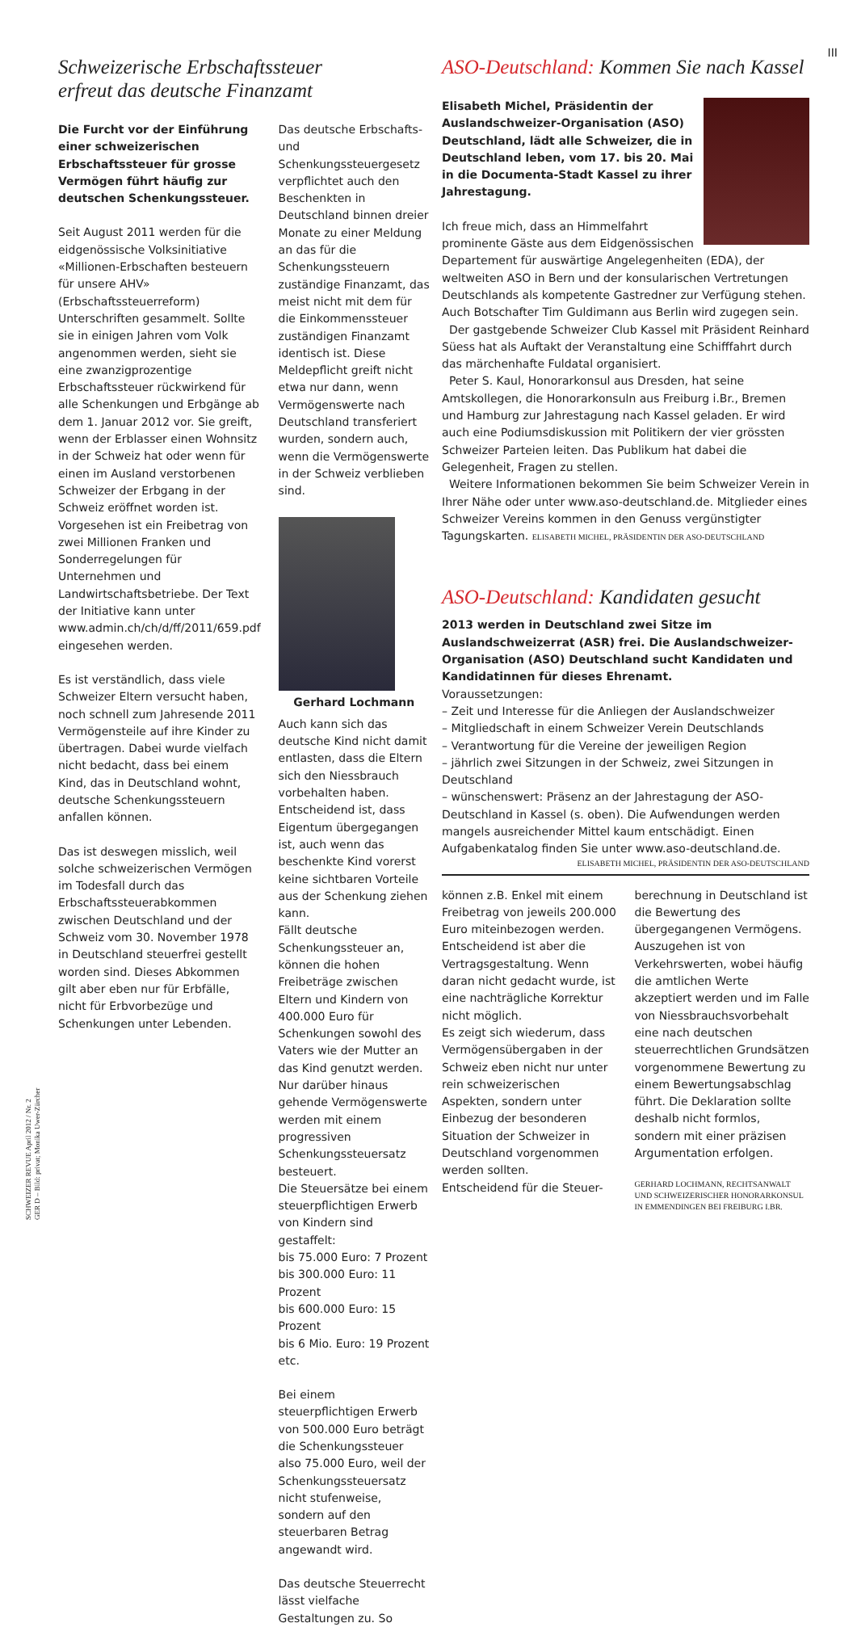III
SCHWEIZER REVUE April 2012 / Nr. 2
GER D – Bild: privat; Monika Uwer-Zürcher
Schweizerische Erbschaftssteuer
erfreut das deutsche Finanzamt
Die Furcht vor der Einführung einer schweizerischen Erbschaftssteuer für grosse Vermögen führt häufig zur deutschen Schenkungssteuer.
Seit August 2011 werden für die eidgenössische Volksinitiative «Millionen-Erbschaften besteuern für unsere AHV» (Erbschaftssteuerreform) Unterschriften gesammelt. Sollte sie in einigen Jahren vom Volk angenommen werden, sieht sie eine zwanzigprozentige Erbschaftssteuer rückwirkend für alle Schenkungen und Erbgänge ab dem 1. Januar 2012 vor. Sie greift, wenn der Erblasser einen Wohnsitz in der Schweiz hat oder wenn für einen im Ausland verstorbenen Schweizer der Erbgang in der Schweiz eröffnet worden ist. Vorgesehen ist ein Freibetrag von zwei Millionen Franken und Sonderregelungen für Unternehmen und Landwirtschaftsbetriebe. Der Text der Initiative kann unter www.admin.ch/ch/d/ff/2011/659.pdf eingesehen werden.
Es ist verständlich, dass viele Schweizer Eltern versucht haben, noch schnell zum Jahresende 2011 Vermögensteile auf ihre Kinder zu übertragen. Dabei wurde vielfach nicht bedacht, dass bei einem Kind, das in Deutschland wohnt, deutsche Schenkungssteuern anfallen können.
Das ist deswegen misslich, weil solche schweizerischen Vermögen im Todesfall durch das Erbschaftssteuerabkommen zwischen Deutschland und der Schweiz vom 30. November 1978 in Deutschland steuerfrei gestellt worden sind. Dieses Abkommen gilt aber eben nur für Erbfälle, nicht für Erbvorbezüge und Schenkungen unter Lebenden.
Das deutsche Erbschafts- und Schenkungssteuergesetz verpflichtet auch den Beschenkten in Deutschland binnen dreier Monate zu einer Meldung an das für die Schenkungssteuern zuständige Finanzamt, das meist nicht mit dem für die Einkommenssteuer zuständigen Finanzamt identisch ist. Diese Meldepflicht greift nicht etwa nur dann, wenn Vermögenswerte nach Deutschland transferiert wurden, sondern auch, wenn die Vermögenswerte in der Schweiz verblieben sind.
Gerhard Lochmann
Auch kann sich das deutsche Kind nicht damit entlasten, dass die Eltern sich den Niessbrauch vorbehalten haben. Entscheidend ist, dass Eigentum übergegangen ist, auch wenn das beschenkte Kind vorerst keine sichtbaren Vorteile aus der Schenkung ziehen kann.
Fällt deutsche Schenkungssteuer an, können die hohen Freibeträge zwischen Eltern und Kindern von 400.000 Euro für Schenkungen sowohl des Vaters wie der Mutter an das Kind genutzt werden. Nur darüber hinaus gehende Vermögenswerte werden mit einem progressiven Schenkungssteuersatz besteuert.
Die Steuersätze bei einem steuerpflichtigen Erwerb von Kindern sind gestaffelt:
bis 75.000 Euro: 7 Prozent
bis 300.000 Euro: 11 Prozent
bis 600.000 Euro: 15 Prozent
bis 6 Mio. Euro: 19 Prozent etc.
Bei einem steuerpflichtigen Erwerb von 500.000 Euro beträgt die Schenkungssteuer also 75.000 Euro, weil der Schenkungssteuersatz nicht stufenweise, sondern auf den steuerbaren Betrag angewandt wird.
Das deutsche Steuerrecht lässt vielfache Gestaltungen zu. So
ASO-Deutschland: Kommen Sie nach Kassel
Elisabeth Michel, Präsidentin der Auslandschweizer-Organisation (ASO) Deutschland, lädt alle Schweizer, die in Deutschland leben, vom 17. bis 20. Mai in die Documenta-Stadt Kassel zu ihrer Jahrestagung.
Ich freue mich, dass an Himmelfahrt prominente Gäste aus dem Eidgenössischen Departement für auswärtige Angelegenheiten (EDA), der weltweiten ASO in Bern und der konsularischen Vertretungen Deutschlands als kompetente Gastredner zur Verfügung stehen. Auch Botschafter Tim Guldimann aus Berlin wird zugegen sein.
Der gastgebende Schweizer Club Kassel mit Präsident Reinhard Süess hat als Auftakt der Veranstaltung eine Schifffahrt durch das märchenhafte Fuldatal organisiert.
Peter S. Kaul, Honorarkonsul aus Dresden, hat seine Amtskollegen, die Honorarkonsuln aus Freiburg i.Br., Bremen und Hamburg zur Jahrestagung nach Kassel geladen. Er wird auch eine Podiumsdiskussion mit Politikern der vier grössten Schweizer Parteien leiten. Das Publikum hat dabei die Gelegenheit, Fragen zu stellen.
Weitere Informationen bekommen Sie beim Schweizer Verein in Ihrer Nähe oder unter www.aso-deutschland.de. Mitglieder eines Schweizer Vereins kommen in den Genuss vergünstigter Tagungskarten. ELISABETH MICHEL, PRÄSIDENTIN DER ASO-DEUTSCHLAND
ASO-Deutschland: Kandidaten gesucht
2013 werden in Deutschland zwei Sitze im Auslandschweizerrat (ASR) frei. Die Auslandschweizer-Organisation (ASO) Deutschland sucht Kandidaten und Kandidatinnen für dieses Ehrenamt.
Voraussetzungen:
– Zeit und Interesse für die Anliegen der Auslandschweizer
– Mitgliedschaft in einem Schweizer Verein Deutschlands
– Verantwortung für die Vereine der jeweiligen Region
– jährlich zwei Sitzungen in der Schweiz, zwei Sitzungen in Deutschland
– wünschenswert: Präsenz an der Jahrestagung der ASO-Deutschland in Kassel (s. oben). Die Aufwendungen werden mangels ausreichender Mittel kaum entschädigt. Einen Aufgabenkatalog finden Sie unter www.aso-deutschland.de.
ELISABETH MICHEL, PRÄSIDENTIN DER ASO-DEUTSCHLAND
können z.B. Enkel mit einem Freibetrag von jeweils 200.000 Euro miteinbezogen werden. Entscheidend ist aber die Vertragsgestaltung. Wenn daran nicht gedacht wurde, ist eine nachträgliche Korrektur nicht möglich.
Es zeigt sich wiederum, dass Vermögensübergaben in der Schweiz eben nicht nur unter rein schweizerischen Aspekten, sondern unter Einbezug der besonderen Situation der Schweizer in Deutschland vorgenommen werden sollten.
Entscheidend für die Steuer-
berechnung in Deutschland ist die Bewertung des übergegangenen Vermögens. Auszugehen ist von Verkehrswerten, wobei häufig die amtlichen Werte akzeptiert werden und im Falle von Niessbrauchsvorbehalt eine nach deutschen steuerrechtlichen Grundsätzen vorgenommene Bewertung zu einem Bewertungsabschlag führt. Die Deklaration sollte deshalb nicht formlos, sondern mit einer präzisen Argumentation erfolgen.
GERHARD LOCHMANN, RECHTSANWALT
UND SCHWEIZERISCHER HONORARKONSUL
IN EMMENDINGEN BEI FREIBURG I.BR.